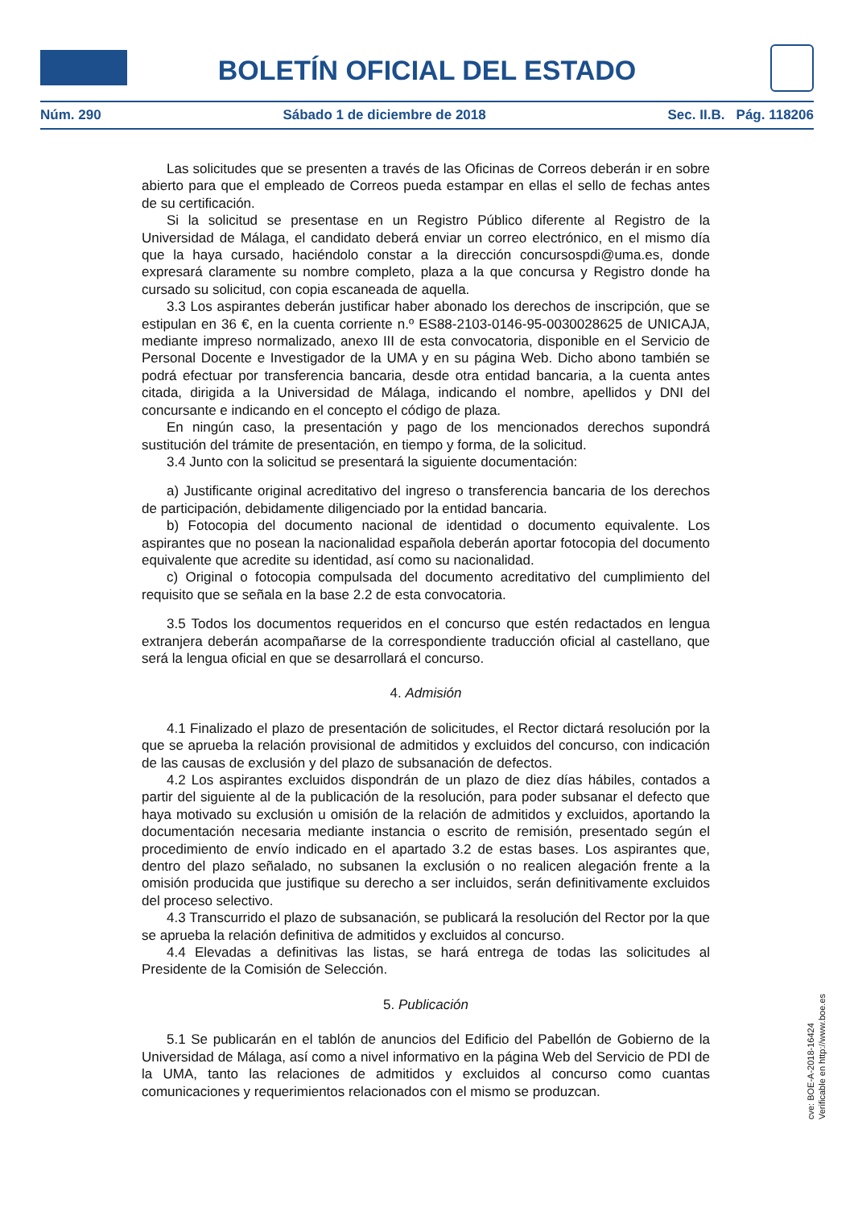BOLETÍN OFICIAL DEL ESTADO
Núm. 290 Sábado 1 de diciembre de 2018 Sec. II.B. Pág. 118206
Las solicitudes que se presenten a través de las Oficinas de Correos deberán ir en sobre abierto para que el empleado de Correos pueda estampar en ellas el sello de fechas antes de su certificación.
Si la solicitud se presentase en un Registro Público diferente al Registro de la Universidad de Málaga, el candidato deberá enviar un correo electrónico, en el mismo día que la haya cursado, haciéndolo constar a la dirección concursospdi@uma.es, donde expresará claramente su nombre completo, plaza a la que concursa y Registro donde ha cursado su solicitud, con copia escaneada de aquella.
3.3 Los aspirantes deberán justificar haber abonado los derechos de inscripción, que se estipulan en 36 €, en la cuenta corriente n.º ES88-2103-0146-95-0030028625 de UNICAJA, mediante impreso normalizado, anexo III de esta convocatoria, disponible en el Servicio de Personal Docente e Investigador de la UMA y en su página Web. Dicho abono también se podrá efectuar por transferencia bancaria, desde otra entidad bancaria, a la cuenta antes citada, dirigida a la Universidad de Málaga, indicando el nombre, apellidos y DNI del concursante e indicando en el concepto el código de plaza.
En ningún caso, la presentación y pago de los mencionados derechos supondrá sustitución del trámite de presentación, en tiempo y forma, de la solicitud.
3.4 Junto con la solicitud se presentará la siguiente documentación:
a) Justificante original acreditativo del ingreso o transferencia bancaria de los derechos de participación, debidamente diligenciado por la entidad bancaria.
b) Fotocopia del documento nacional de identidad o documento equivalente. Los aspirantes que no posean la nacionalidad española deberán aportar fotocopia del documento equivalente que acredite su identidad, así como su nacionalidad.
c) Original o fotocopia compulsada del documento acreditativo del cumplimiento del requisito que se señala en la base 2.2 de esta convocatoria.
3.5 Todos los documentos requeridos en el concurso que estén redactados en lengua extranjera deberán acompañarse de la correspondiente traducción oficial al castellano, que será la lengua oficial en que se desarrollará el concurso.
4. Admisión
4.1 Finalizado el plazo de presentación de solicitudes, el Rector dictará resolución por la que se aprueba la relación provisional de admitidos y excluidos del concurso, con indicación de las causas de exclusión y del plazo de subsanación de defectos.
4.2 Los aspirantes excluidos dispondrán de un plazo de diez días hábiles, contados a partir del siguiente al de la publicación de la resolución, para poder subsanar el defecto que haya motivado su exclusión u omisión de la relación de admitidos y excluidos, aportando la documentación necesaria mediante instancia o escrito de remisión, presentado según el procedimiento de envío indicado en el apartado 3.2 de estas bases. Los aspirantes que, dentro del plazo señalado, no subsanen la exclusión o no realicen alegación frente a la omisión producida que justifique su derecho a ser incluidos, serán definitivamente excluidos del proceso selectivo.
4.3 Transcurrido el plazo de subsanación, se publicará la resolución del Rector por la que se aprueba la relación definitiva de admitidos y excluidos al concurso.
4.4 Elevadas a definitivas las listas, se hará entrega de todas las solicitudes al Presidente de la Comisión de Selección.
5. Publicación
5.1 Se publicarán en el tablón de anuncios del Edificio del Pabellón de Gobierno de la Universidad de Málaga, así como a nivel informativo en la página Web del Servicio de PDI de la UMA, tanto las relaciones de admitidos y excluidos al concurso como cuantas comunicaciones y requerimientos relacionados con el mismo se produzcan.
cve: BOE-A-2018-16424
Verificable en http://www.boe.es